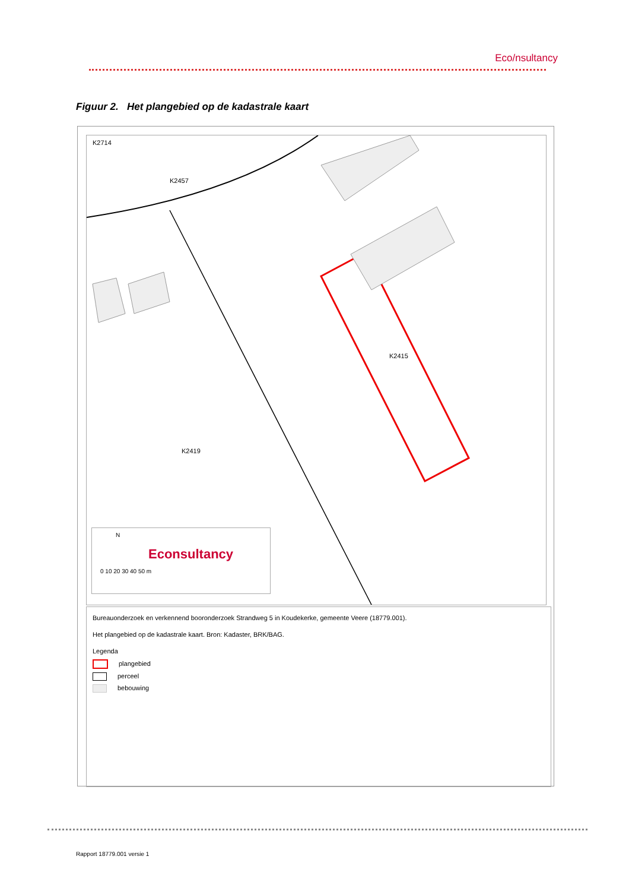Eco/nsultancy
Figuur 2. Het plangebied op de kadastrale kaart
K2457
K2714
K2415
K2419
N
Econsultancy
0 10 20 30 40 50 m
Bureauonderzoek en verkennend booronderzoek Strandweg 5 in Koudekerke, gemeente Veere (18779.001).
Het plangebied op de kadastrale kaart. Bron: Kadaster, BRK/BAG.
Legenda
plangebied
perceel
bebouwing
Rapport 18779.001 versie 1